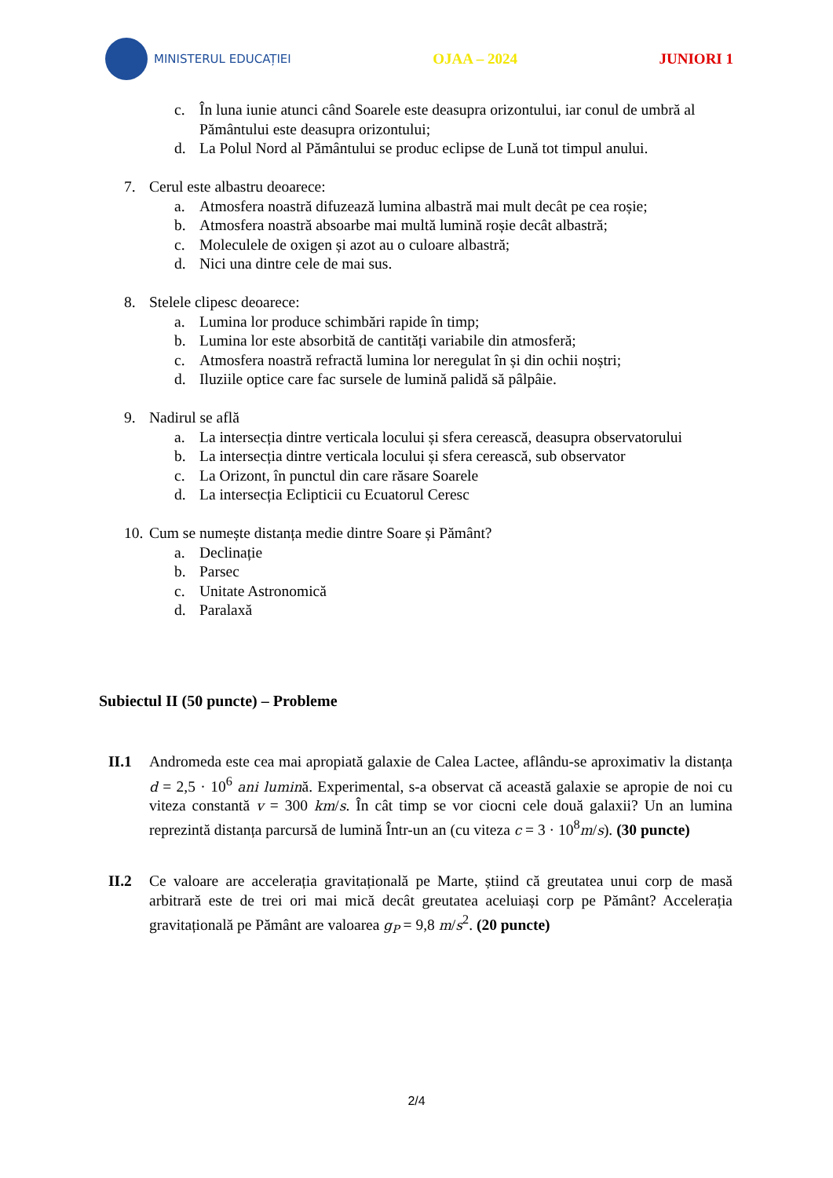MINISTERUL EDUCAȚIEI
OJAA – 2024 JUNIORI 1
c. În luna iunie atunci când Soarele este deasupra orizontului, iar conul de umbră al Pământului este deasupra orizontului;
d. La Polul Nord al Pământului se produc eclipse de Lună tot timpul anului.
7. Cerul este albastru deoarece:
a. Atmosfera noastră difuzează lumina albastră mai mult decât pe cea roșie;
b. Atmosfera noastră absoarbe mai multă lumină roșie decât albastră;
c. Moleculele de oxigen și azot au o culoare albastră;
d. Nici una dintre cele de mai sus.
8. Stelele clipesc deoarece:
a. Lumina lor produce schimbări rapide în timp;
b. Lumina lor este absorbită de cantități variabile din atmosferă;
c. Atmosfera noastră refractă lumina lor neregulat în și din ochii noștri;
d. Iluziile optice care fac sursele de lumină palidă să pâlpâie.
9. Nadirul se află
a. La intersecția dintre verticala locului și sfera cerească, deasupra observatorului
b. La intersecția dintre verticala locului și sfera cerească, sub observator
c. La Orizont, în punctul din care răsare Soarele
d. La intersecția Eclipticii cu Ecuatorul Ceresc
10. Cum se numește distanța medie dintre Soare și Pământ?
a. Declinație
b. Parsec
c. Unitate Astronomică
d. Paralaxă
Subiectul II (50 puncte) – Probleme
II.1 Andromeda este cea mai apropiată galaxie de Calea Lactee, aflându-se aproximativ la distanța d = 2,5 · 10<sup>6</sup> ani lumină. Experimental, s-a observat că această galaxie se apropie de noi cu viteza constantă v = 300 km/s. În cât timp se vor ciocni cele două galaxii? Un an lumina reprezintă distanța parcursă de lumină Într-un an (cu viteza c = 3 · 10<sup>8</sup>m/s). (30 puncte)
II.2 Ce valoare are accelerația gravitațională pe Marte, știind că greutatea unui corp de masă arbitrară este de trei ori mai mică decât greutatea aceluiași corp pe Pământ? Accelerația gravitațională pe Pământ are valoarea g<sub>P</sub> = 9,8 m/s<sup>2</sup>. (20 puncte)
2/4